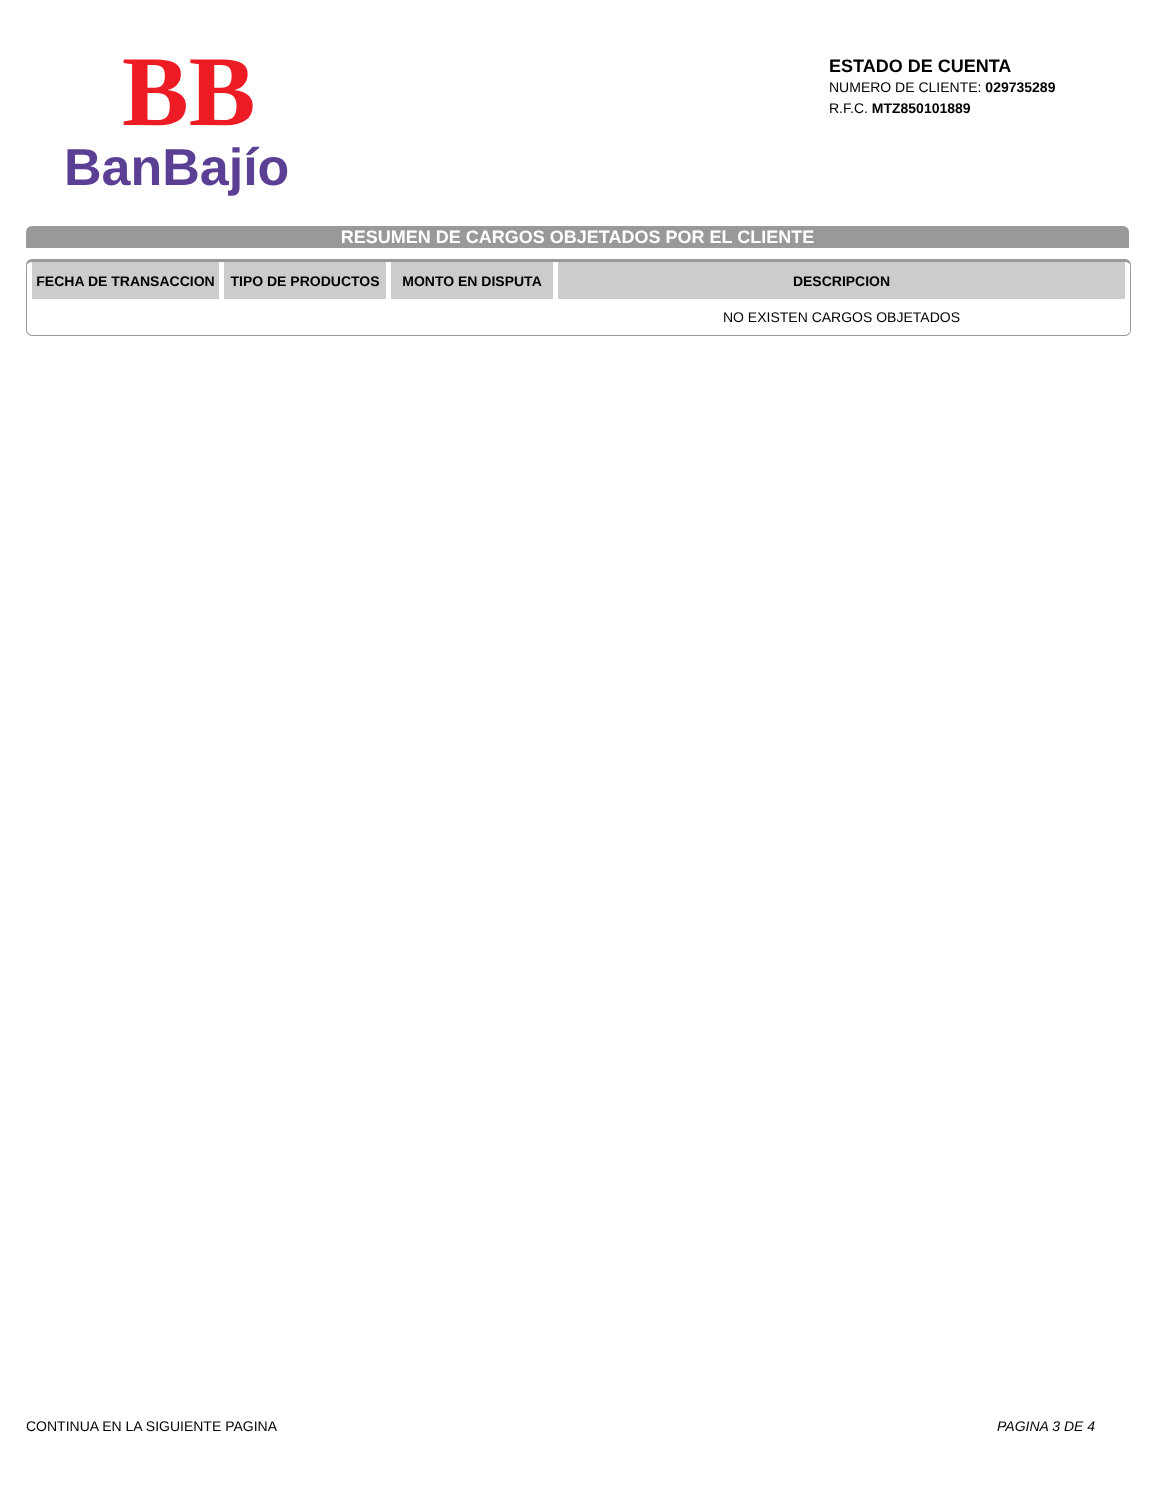BB
BanBajío
ESTADO DE CUENTA
NUMERO DE CLIENTE: 029735289
R.F.C. MTZ850101889
RESUMEN DE CARGOS OBJETADOS POR EL CLIENTE
| FECHA DE TRANSACCION | TIPO DE PRODUCTOS | MONTO EN DISPUTA | DESCRIPCION |
| --- | --- | --- | --- |
| | | | NO EXISTEN CARGOS OBJETADOS |
CONTINUA EN LA SIGUIENTE PAGINA
PAGINA 3 DE 4